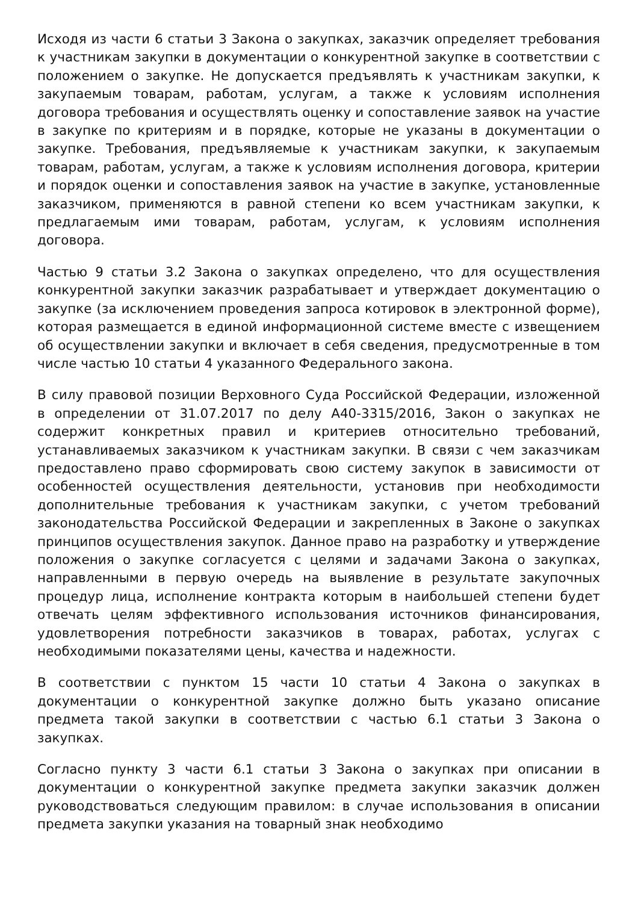Исходя из части 6 статьи 3 Закона о закупках, заказчик определяет требования к участникам закупки в документации о конкурентной закупке в соответствии с положением о закупке. Не допускается предъявлять к участникам закупки, к закупаемым товарам, работам, услугам, а также к условиям исполнения договора требования и осуществлять оценку и сопоставление заявок на участие в закупке по критериям и в порядке, которые не указаны в документации о закупке. Требования, предъявляемые к участникам закупки, к закупаемым товарам, работам, услугам, а также к условиям исполнения договора, критерии и порядок оценки и сопоставления заявок на участие в закупке, установленные заказчиком, применяются в равной степени ко всем участникам закупки, к предлагаемым ими товарам, работам, услугам, к условиям исполнения договора.
Частью 9 статьи 3.2 Закона о закупках определено, что для осуществления конкурентной закупки заказчик разрабатывает и утверждает документацию о закупке (за исключением проведения запроса котировок в электронной форме), которая размещается в единой информационной системе вместе с извещением об осуществлении закупки и включает в себя сведения, предусмотренные в том числе частью 10 статьи 4 указанного Федерального закона.
В силу правовой позиции Верховного Суда Российской Федерации, изложенной в определении от 31.07.2017 по делу А40-3315/2016, Закон о закупках не содержит конкретных правил и критериев относительно требований, устанавливаемых заказчиком к участникам закупки. В связи с чем заказчикам предоставлено право сформировать свою систему закупок в зависимости от особенностей осуществления деятельности, установив при необходимости дополнительные требования к участникам закупки, с учетом требований законодательства Российской Федерации и закрепленных в Законе о закупках принципов осуществления закупок. Данное право на разработку и утверждение положения о закупке согласуется с целями и задачами Закона о закупках, направленными в первую очередь на выявление в результате закупочных процедур лица, исполнение контракта которым в наибольшей степени будет отвечать целям эффективного использования источников финансирования, удовлетворения потребности заказчиков в товарах, работах, услугах с необходимыми показателями цены, качества и надежности.
В соответствии с пунктом 15 части 10 статьи 4 Закона о закупках в документации о конкурентной закупке должно быть указано описание предмета такой закупки в соответствии с частью 6.1 статьи 3 Закона о закупках.
Согласно пункту 3 части 6.1 статьи 3 Закона о закупках при описании в документации о конкурентной закупке предмета закупки заказчик должен руководствоваться следующим правилом: в случае использования в описании предмета закупки указания на товарный знак необходимо